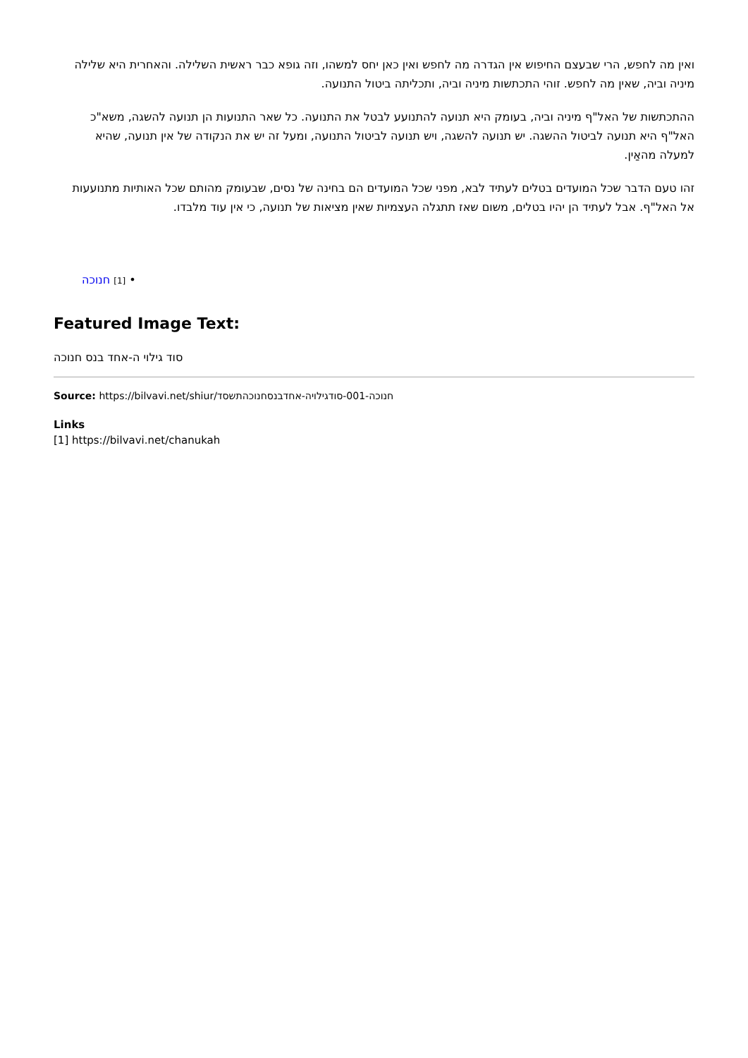ואין מה לחפש, הרי שבעצם החיפוש אין הגדרה מה לחפש ואין כאן יחס למשהו, וזה גופא כבר ראשית השלילה. והאחרית היא שלילה מיניה וביה, שאין מה לחפש. זוהי התכתשות מיניה וביה, ותכליתה ביטול התנועה.
ההתכתשות של האל"ף מיניה וביה, בעומק היא תנועה להתנועע לבטל את התנועה. כל שאר התנועות הן תנועה להשגה, משא"כ האל"ף היא תנועה לביטול ההשגה. יש תנועה להשגה, ויש תנועה לביטול התנועה, ומעל זה יש את הנקודה של אין תנועה, שהיא למעלה מהאַין.
זהו טעם הדבר שכל המועדים בטלים לעתיד לבא, מפני שכל המועדים הם בחינה של נסים, שבעומק מהותם שכל האותיות מתנועעות אל האל"ף. אבל לעתיד הן יהיו בטלים, משום שאז תתגלה העצמיות שאין מציאות של תנועה, כי אין עוד מלבדו.
• [1] חנוכה
Featured Image Text:
סוד גילוי ה-אחד בנס חנוכה
Source: https://bilvavi.net/shiur/חנוכה-001-סודגילויה-אחדבנסחנוכהתשסד
Links
[1] https://bilvavi.net/chanukah